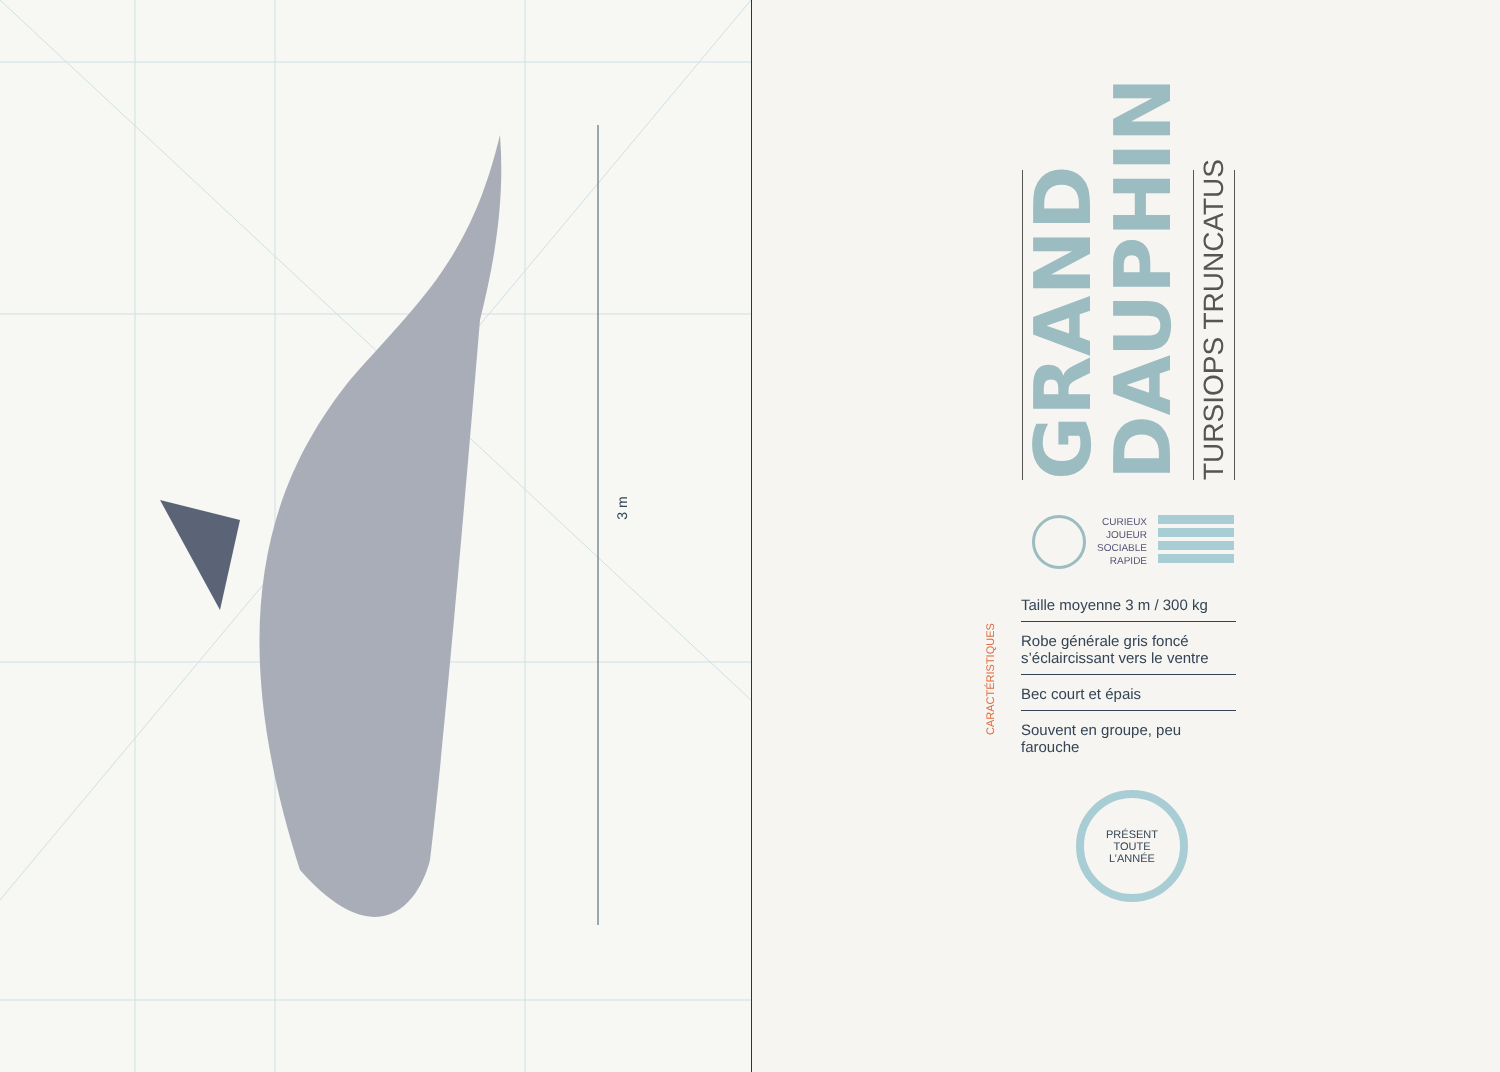3 m
GRAND
DAUPHIN
TURSIOPS TRUNCATUS
CURIEUX
JOUEUR
SOCIABLE
RAPIDE
CARACTÉRISTIQUES
Taille moyenne 3 m / 300 kg
Robe générale gris foncé s’éclaircissant vers le ventre
Bec court et épais
Souvent en groupe, peu farouche
PRÉSENT
TOUTE
L’ANNÉE